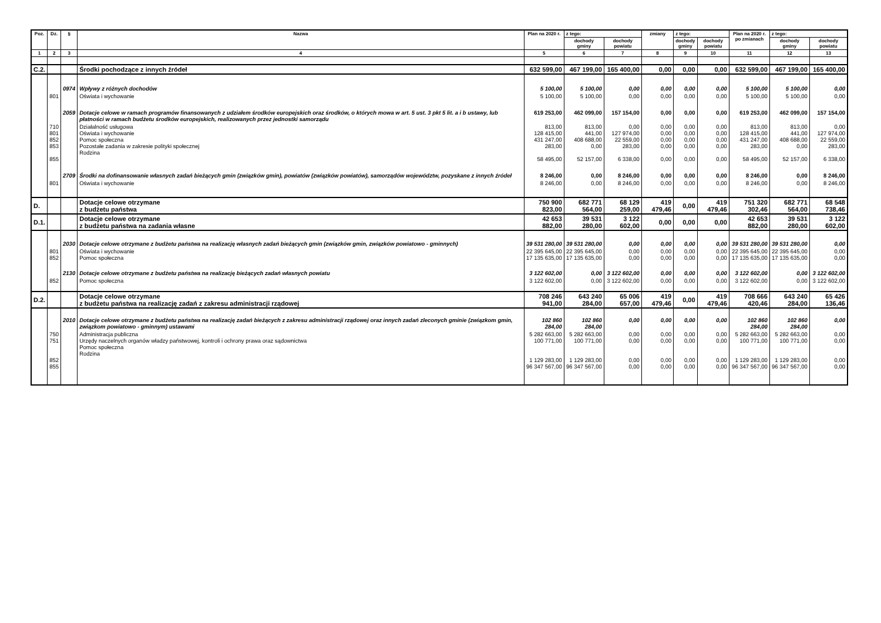| Poz. | Dz. | § | Nazwa | Plan na 2020 r. | z tego: | | zmiany | z tego: | | Plan na 2020 r. po zmianach | z tego: | |
| --- | --- | --- | --- | --- | --- | --- | --- | --- | --- | --- | --- | --- |
| | | | | | dochody gminy | dochody powiatu | | dochody gminy | dochody powiatu | | dochody gminy | dochody powiatu |
| 1 | 2 | 3 | 4 | 5 | 6 | 7 | 8 | 9 | 10 | 11 | 12 | 13 |
| C.2. | | | Środki pochodzące z innych źródeł | 632 599,00 | 467 199,00 | 165 400,00 | 0,00 | 0,00 | 0,00 | 632 599,00 | 467 199,00 | 165 400,00 |
| | | 0974 | Wpływy z różnych dochodów | 5 100,00 | 5 100,00 | 0,00 | 0,00 | 0,00 | 0,00 | 5 100,00 | 5 100,00 | 0,00 |
| | 801 | | Oświata i wychowanie | 5 100,00 | 5 100,00 | 0,00 | 0,00 | 0,00 | 0,00 | 5 100,00 | 5 100,00 | 0,00 |
| | | 2059 | Dotacje celowe w ramach programów finansowanych z udziałem środków europejskich oraz środków, o których mowa w art. 5 ust. 3 pkt 5 lit. a i b ustawy, lub płatności w ramach budżetu środków europejskich, realizowanych przez jednostki samorządu | 619 253,00 | 462 099,00 | 157 154,00 | 0,00 | 0,00 | 0,00 | 619 253,00 | 462 099,00 | 157 154,00 |
| | 710 801 852 853 855 | | Działalność usługowa Oświata i wychowanie Pomoc społeczna Pozostałe zadania w zakresie polityki społecznej Rodzina | 813,00 128 415,00 431 247,00 283,00 58 495,00 | 813,00 441,00 408 688,00 0,00 52 157,00 | 0,00 127 974,00 22 559,00 283,00 6 338,00 | 0,00 0,00 0,00 0,00 0,00 | 0,00 0,00 0,00 0,00 0,00 | 0,00 0,00 0,00 0,00 0,00 | 813,00 128 415,00 431 247,00 283,00 58 495,00 | 813,00 441,00 408 688,00 0,00 52 157,00 | 0,00 127 974,00 22 559,00 283,00 6 338,00 |
| | | 2709 | Środki na dofinansowanie własnych zadań bieżących gmin (związków gmin), powiatów (związków powiatów), samorządów województw, pozyskane z innych źródeł | 8 246,00 | 0,00 | 8 246,00 | 0,00 | 0,00 | 0,00 | 8 246,00 | 0,00 | 8 246,00 |
| | 801 | | Oświata i wychowanie | 8 246,00 | 0,00 | 8 246,00 | 0,00 | 0,00 | 0,00 | 8 246,00 | 0,00 | 8 246,00 |
| D. | | | Dotacje celowe otrzymane z budżetu państwa | 750 900 823,00 | 682 771 564,00 | 68 129 259,00 | 419 479,46 | 0,00 | 419 479,46 | 751 320 302,46 | 682 771 564,00 | 68 548 738,46 |
| D.1. | | | Dotacje celowe otrzymane z budżetu państwa na zadania własne | 42 653 882,00 | 39 531 280,00 | 3 122 602,00 | 0,00 | 0,00 | 0,00 | 42 653 882,00 | 39 531 280,00 | 3 122 602,00 |
| | | 2030 | Dotacje celowe otrzymane z budżetu państwa na realizację własnych zadań bieżących gmin (związków gmin, związków powiatowo - gminnych) | 39 531 280,00 | 39 531 280,00 | 0,00 | 0,00 | 0,00 | 0,00 | 39 531 280,00 | 39 531 280,00 | 0,00 |
| | 801 852 | | Oświata i wychowanie Pomoc społeczna | 22 395 645,00 17 135 635,00 | 22 395 645,00 17 135 635,00 | 0,00 0,00 | 0,00 0,00 | 0,00 0,00 | 0,00 0,00 | 22 395 645,00 17 135 635,00 | 22 395 645,00 17 135 635,00 | 0,00 0,00 |
| | | 2130 | Dotacje celowe otrzymane z budżetu państwa na realizację bieżących zadań własnych powiatu | 3 122 602,00 | 0,00 | 3 122 602,00 | 0,00 | 0,00 | 0,00 | 3 122 602,00 | 0,00 | 3 122 602,00 |
| | 852 | | Pomoc społeczna | 3 122 602,00 | 0,00 | 3 122 602,00 | 0,00 | 0,00 | 0,00 | 3 122 602,00 | 0,00 | 3 122 602,00 |
| D.2. | | | Dotacje celowe otrzymane z budżetu państwa na realizację zadań z zakresu administracji rządowej | 708 246 941,00 | 643 240 284,00 | 65 006 657,00 | 419 479,46 | 0,00 | 419 479,46 | 708 666 420,46 | 643 240 284,00 | 65 426 136,46 |
| | | 2010 | Dotacje celowe otrzymane z budżetu państwa na realizację zadań bieżących z zakresu administracji rządowej oraz innych zadań zleconych gminie (związkom gmin, związkom powiatowo - gminnym) ustawami | 102 860 284,00 | 102 860 284,00 | 0,00 | 0,00 | 0,00 | 0,00 | 102 860 284,00 | 102 860 284,00 | 0,00 |
| | 750 751 852 855 | | Administracja publiczna Urzędy naczelnych organów władzy państwowej, kontroli i ochrony prawa oraz sądownictwa Pomoc społeczna Rodzina | 5 282 663,00 100 771,00 1 129 283,00 96 347 567,00 | 5 282 663,00 100 771,00 1 129 283,00 96 347 567,00 | 0,00 0,00 0,00 0,00 | 0,00 0,00 0,00 0,00 | 0,00 0,00 0,00 0,00 | 0,00 0,00 0,00 0,00 | 5 282 663,00 100 771,00 1 129 283,00 96 347 567,00 | 5 282 663,00 100 771,00 1 129 283,00 96 347 567,00 | 0,00 0,00 0,00 0,00 |